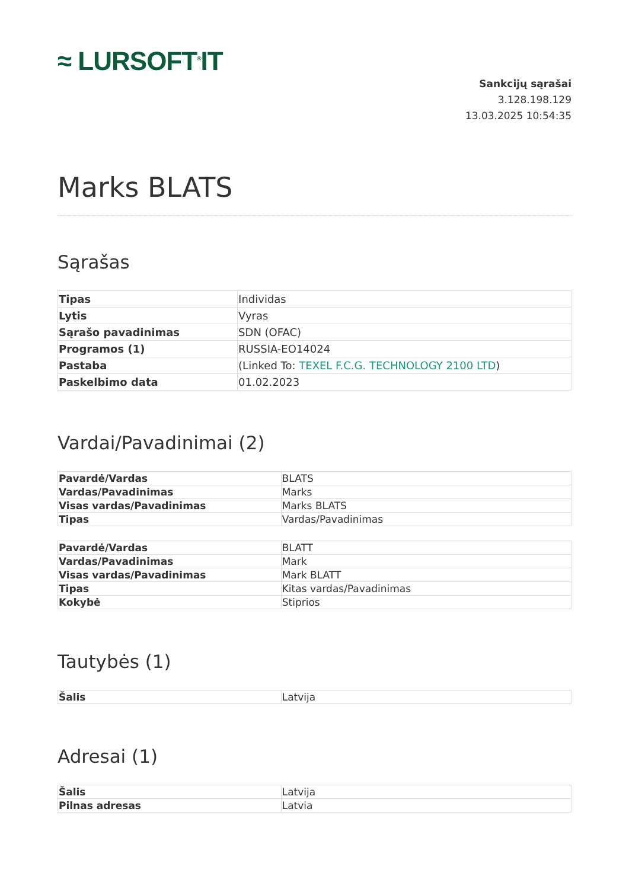≈ LURSOFT<sup>®</sup>IT
Sankcijų sąrašai
3.128.198.129
13.03.2025 10:54:35
Marks BLATS
Sąrašas
| Tipas | Individas |
| Lytis | Vyras |
| Sąrašo pavadinimas | SDN (OFAC) |
| Programos (1) | RUSSIA-EO14024 |
| Pastaba | (Linked To: TEXEL F.C.G. TECHNOLOGY 2100 LTD ) |
| Paskelbimo data | 01.02.2023 |
Vardai/Pavadinimai (2)
| Pavardė/Vardas | BLATS |
| Vardas/Pavadinimas | Marks |
| Visas vardas/Pavadinimas | Marks BLATS |
| Tipas | Vardas/Pavadinimas |
| Pavardė/Vardas | BLATT |
| Vardas/Pavadinimas | Mark |
| Visas vardas/Pavadinimas | Mark BLATT |
| Tipas | Kitas vardas/Pavadinimas |
| Kokybė | Stiprios |
Tautybės (1)
| Šalis | Latvija |
Adresai (1)
| Šalis | Latvija |
| Pilnas adresas | Latvia |